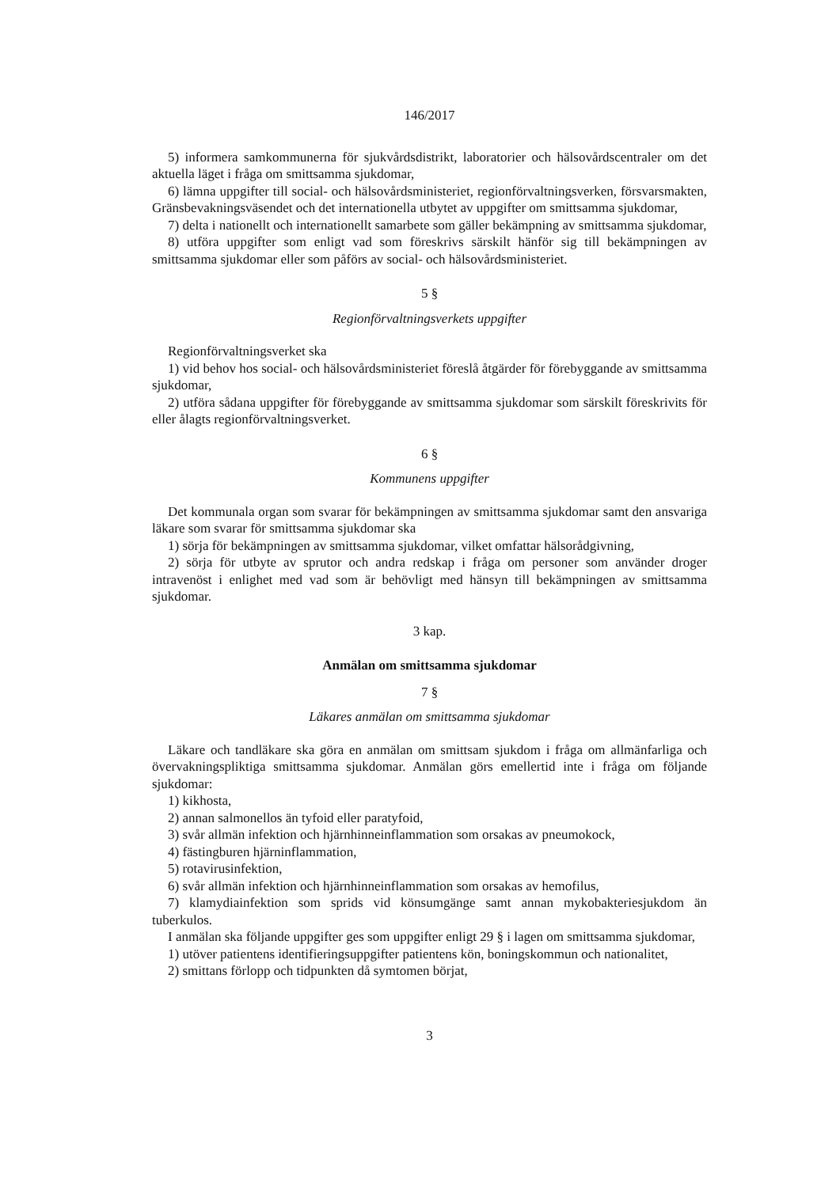146/2017
5) informera samkommunerna för sjukvårdsdistrikt, laboratorier och hälsovårdscentraler om det aktuella läget i fråga om smittsamma sjukdomar,
6) lämna uppgifter till social- och hälsovårdsministeriet, regionförvaltningsverken, försvarsmakten, Gränsbevakningsväsendet och det internationella utbytet av uppgifter om smittsamma sjukdomar,
7) delta i nationellt och internationellt samarbete som gäller bekämpning av smittsamma sjukdomar,
8) utföra uppgifter som enligt vad som föreskrivs särskilt hänför sig till bekämpningen av smittsamma sjukdomar eller som påförs av social- och hälsovårdsministeriet.
5 §
Regionförvaltningsverkets uppgifter
Regionförvaltningsverket ska
1) vid behov hos social- och hälsovårdsministeriet föreslå åtgärder för förebyggande av smittsamma sjukdomar,
2) utföra sådana uppgifter för förebyggande av smittsamma sjukdomar som särskilt föreskrivits för eller ålagts regionförvaltningsverket.
6 §
Kommunens uppgifter
Det kommunala organ som svarar för bekämpningen av smittsamma sjukdomar samt den ansvariga läkare som svarar för smittsamma sjukdomar ska
1) sörja för bekämpningen av smittsamma sjukdomar, vilket omfattar hälsorådgivning,
2) sörja för utbyte av sprutor och andra redskap i fråga om personer som använder droger intravenöst i enlighet med vad som är behövligt med hänsyn till bekämpningen av smittsamma sjukdomar.
3 kap.
Anmälan om smittsamma sjukdomar
7 §
Läkares anmälan om smittsamma sjukdomar
Läkare och tandläkare ska göra en anmälan om smittsam sjukdom i fråga om allmänfarliga och övervakningspliktiga smittsamma sjukdomar. Anmälan görs emellertid inte i fråga om följande sjukdomar:
1) kikhosta,
2) annan salmonellos än tyfoid eller paratyfoid,
3) svår allmän infektion och hjärnhinneinflammation som orsakas av pneumokock,
4) fästingburen hjärninflammation,
5) rotavirusinfektion,
6) svår allmän infektion och hjärnhinneinflammation som orsakas av hemofilus,
7) klamydiainfektion som sprids vid könsumgänge samt annan mykobakteriesjukdom än tuberkulos.
I anmälan ska följande uppgifter ges som uppgifter enligt 29 § i lagen om smittsamma sjukdomar,
1) utöver patientens identifieringsuppgifter patientens kön, boningskommun och nationalitet,
2) smittans förlopp och tidpunkten då symtomen börjat,
3